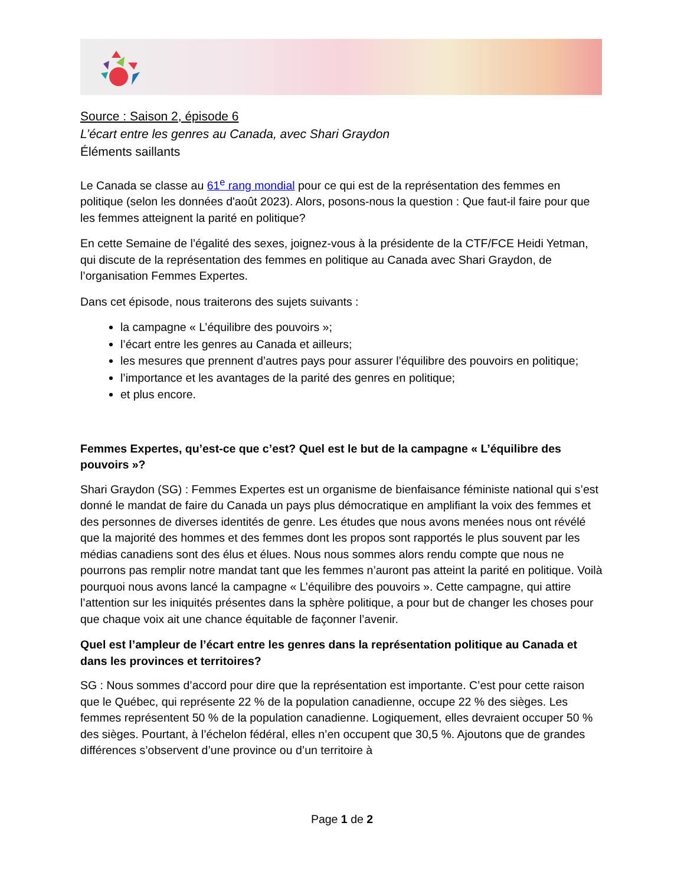Source : Saison 2, épisode 6
L’écart entre les genres au Canada, avec Shari Graydon
Éléments saillants
Le Canada se classe au 61<sup>e</sup> rang mondial pour ce qui est de la représentation des femmes en politique (selon les données d'août 2023). Alors, posons-nous la question : Que faut-il faire pour que les femmes atteignent la parité en politique?
En cette Semaine de l’égalité des sexes, joignez-vous à la présidente de la CTF/FCE Heidi Yetman, qui discute de la représentation des femmes en politique au Canada avec Shari Graydon, de l’organisation Femmes Expertes.
Dans cet épisode, nous traiterons des sujets suivants :
la campagne « L’équilibre des pouvoirs »;
l’écart entre les genres au Canada et ailleurs;
les mesures que prennent d’autres pays pour assurer l’équilibre des pouvoirs en politique;
l’importance et les avantages de la parité des genres en politique;
et plus encore.
Femmes Expertes, qu’est-ce que c’est? Quel est le but de la campagne « L’équilibre des pouvoirs »?
Shari Graydon (SG) : Femmes Expertes est un organisme de bienfaisance féministe national qui s’est donné le mandat de faire du Canada un pays plus démocratique en amplifiant la voix des femmes et des personnes de diverses identités de genre. Les études que nous avons menées nous ont révélé que la majorité des hommes et des femmes dont les propos sont rapportés le plus souvent par les médias canadiens sont des élus et élues. Nous nous sommes alors rendu compte que nous ne pourrons pas remplir notre mandat tant que les femmes n’auront pas atteint la parité en politique. Voilà pourquoi nous avons lancé la campagne « L’équilibre des pouvoirs ». Cette campagne, qui attire l’attention sur les iniquités présentes dans la sphère politique, a pour but de changer les choses pour que chaque voix ait une chance équitable de façonner l’avenir.
Quel est l’ampleur de l’écart entre les genres dans la représentation politique au Canada et dans les provinces et territoires?
SG : Nous sommes d’accord pour dire que la représentation est importante. C’est pour cette raison que le Québec, qui représente 22 % de la population canadienne, occupe 22 % des sièges. Les femmes représentent 50 % de la population canadienne. Logiquement, elles devraient occuper 50 % des sièges. Pourtant, à l’échelon fédéral, elles n’en occupent que 30,5 %. Ajoutons que de grandes différences s’observent d’une province ou d’un territoire à
Page 1 de 2